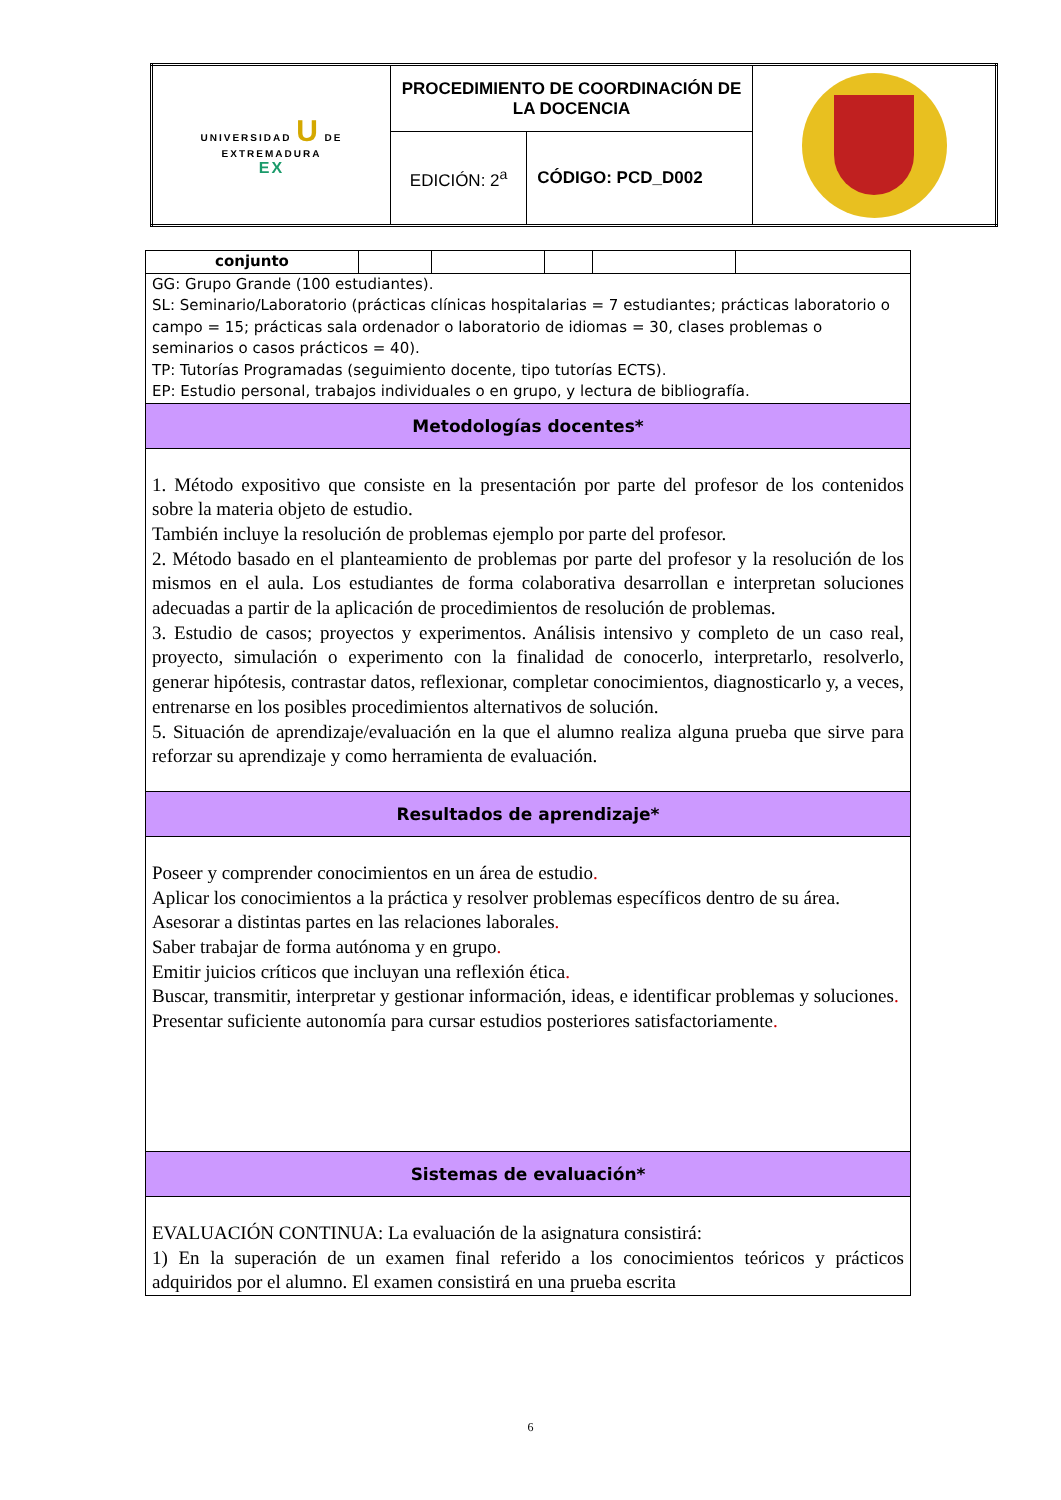| UNIVERSIDAD U DE EXTREMADURA EX | PROCEDIMIENTO DE COORDINACIÓN DE LA DOCENCIA | | |
| | EDICIÓN: 2<sup>a</sup> | CÓDIGO: PCD_D002 | |
| conjunto | | | | | |
| GG: Grupo Grande (100 estudiantes). SL: Seminario/Laboratorio (prácticas clínicas hospitalarias = 7 estudiantes; prácticas laboratorio o campo = 15; prácticas sala ordenador o laboratorio de idiomas = 30, clases problemas o seminarios o casos prácticos = 40). TP: Tutorías Programadas (seguimiento docente, tipo tutorías ECTS). EP: Estudio personal, trabajos individuales o en grupo, y lectura de bibliografía. | | | | | |
| Metodologías docentes* | | | | | |
| 1. Método expositivo que consiste en la presentación por parte del profesor de los contenidos sobre la materia objeto de estudio. También incluye la resolución de problemas ejemplo por parte del profesor. 2. Método basado en el planteamiento de problemas por parte del profesor y la resolución de los mismos en el aula. Los estudiantes de forma colaborativa desarrollan e interpretan soluciones adecuadas a partir de la aplicación de procedimientos de resolución de problemas. 3. Estudio de casos; proyectos y experimentos. Análisis intensivo y completo de un caso real, proyecto, simulación o experimento con la finalidad de conocerlo, interpretarlo, resolverlo, generar hipótesis, contrastar datos, reflexionar, completar conocimientos, diagnosticarlo y, a veces, entrenarse en los posibles procedimientos alternativos de solución. 5. Situación de aprendizaje/evaluación en la que el alumno realiza alguna prueba que sirve para reforzar su aprendizaje y como herramienta de evaluación. | | | | | |
| Resultados de aprendizaje* | | | | | |
| Poseer y comprender conocimientos en un área de estudio . Aplicar los conocimientos a la práctica y resolver problemas específicos dentro de su área. Asesorar a distintas partes en las relaciones laborales . Saber trabajar de forma autónoma y en grupo . Emitir juicios críticos que incluyan una reflexión ética . Buscar, transmitir, interpretar y gestionar información, ideas, e identificar problemas y soluciones . Presentar suficiente autonomía para cursar estudios posteriores satisfactoriamente . | | | | | |
| Sistemas de evaluación* | | | | | |
| EVALUACIÓN CONTINUA: La evaluación de la asignatura consistirá: 1) En la superación de un examen final referido a los conocimientos teóricos y prácticos adquiridos por el alumno. El examen consistirá en una prueba escrita | | | | | |
6